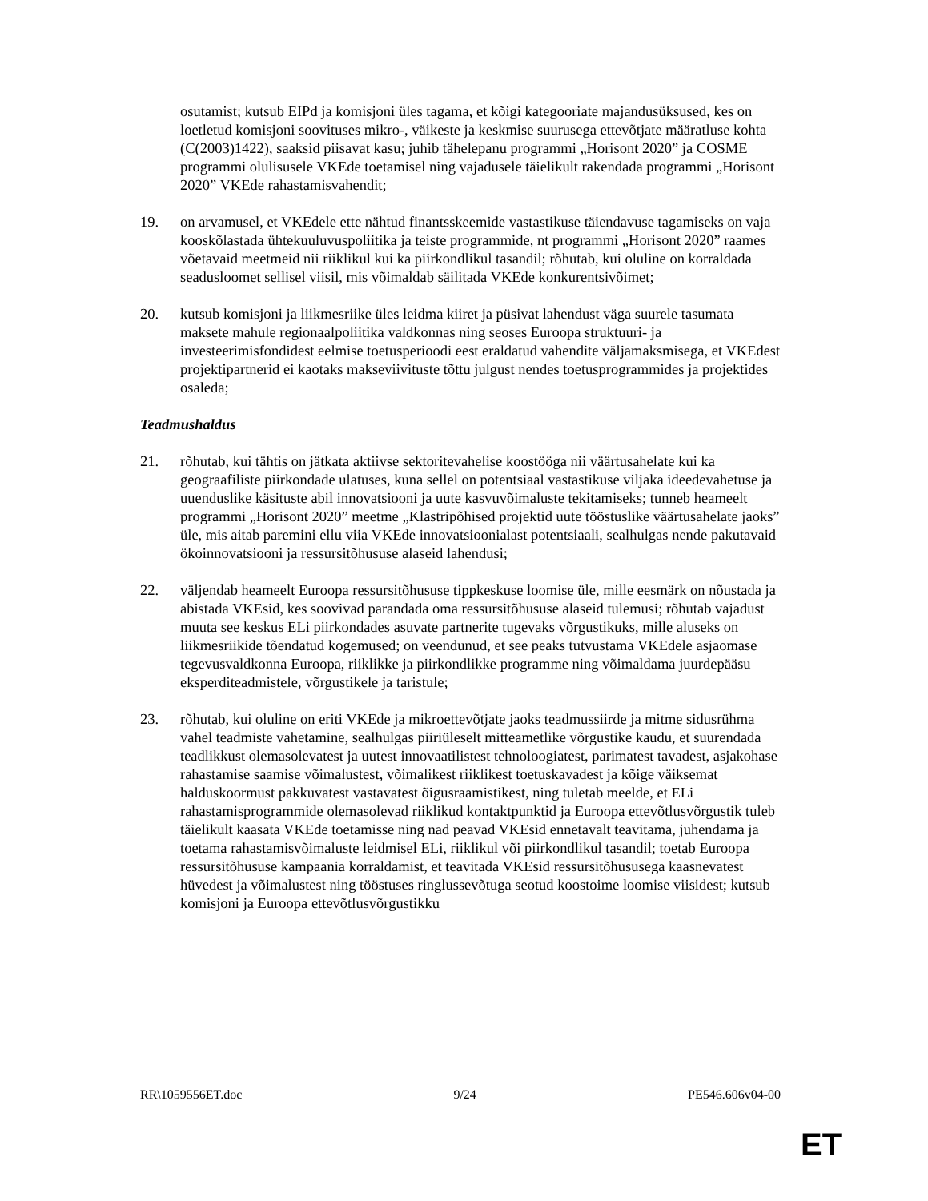osutamist; kutsub EIPd ja komisjoni üles tagama, et kõigi kategooriate majandusüksused, kes on loetletud komisjoni soovituses mikro-, väikeste ja keskmise suurusega ettevõtjate määratluse kohta (C(2003)1422), saaksid piisavat kasu; juhib tähelepanu programmi „Horisont 2020” ja COSME programmi olulisusele VKEde toetamisel ning vajadusele täielikult rakendada programmi „Horisont 2020” VKEde rahastamisvahendit;
19. on arvamusel, et VKEdele ette nähtud finantsskeemide vastastikuse täiendavuse tagamiseks on vaja kooskõlastada ühtekuuluvuspoliitika ja teiste programmide, nt programmi „Horisont 2020” raames võetavaid meetmeid nii riiklikul kui ka piirkondlikul tasandil; rõhutab, kui oluline on korraldada seadusloomet sellisel viisil, mis võimaldab säilitada VKEde konkurentsivõimet;
20. kutsub komisjoni ja liikmesriike üles leidma kiiret ja püsivat lahendust väga suurele tasumata maksete mahule regionaalpoliitika valdkonnas ning seoses Euroopa struktuuri- ja investeerimisfondidest eelmise toetusperioodi eest eraldatud vahendite väljamaksmisega, et VKEdest projektipartnerid ei kaotaks makseviivituste tõttu julgust nendes toetusprogrammides ja projektides osaleda;
Teadmushaldus
21. rõhutab, kui tähtis on jätkata aktiivse sektoritevahelise koostööga nii väärtusahelate kui ka geograafiliste piirkondade ulatuses, kuna sellel on potentsiaal vastastikuse viljaka ideedevahetuse ja uuenduslike käsituste abil innovatsiooni ja uute kasvuvõimaluste tekitamiseks; tunneb heameelt programmi „Horisont 2020” meetme „Klastripõhised projektid uute tööstuslike väärtusahelate jaoks” üle, mis aitab paremini ellu viia VKEde innovatsioonialast potentsiaali, sealhulgas nende pakutavaid ökoinnovatsiooni ja ressursitõhususe alaseid lahendusi;
22. väljendab heameelt Euroopa ressursitõhususe tippkeskuse loomise üle, mille eesmärk on nõustada ja abistada VKEsid, kes soovivad parandada oma ressursitõhususe alaseid tulemusi; rõhutab vajadust muuta see keskus ELi piirkondades asuvate partnerite tugevaks võrgustikuks, mille aluseks on liikmesriikide tõendatud kogemused; on veendunud, et see peaks tutvustama VKEdele asjaomase tegevusvaldkonna Euroopa, riiklikke ja piirkondlikke programme ning võimaldama juurdepääsu eksperditeadmistele, võrgustikele ja taristule;
23. rõhutab, kui oluline on eriti VKEde ja mikroettevõtjate jaoks teadmussiirde ja mitme sidusrühma vahel teadmiste vahetamine, sealhulgas piiriüleselt mitteametlike võrgustike kaudu, et suurendada teadlikkust olemasolevatest ja uutest innovaatilistest tehnoloogiatest, parimatest tavadest, asjakohase rahastamise saamise võimalustest, võimalikest riiklikest toetuskavadest ja kõige väiksemat halduskoormust pakkuvatest vastavatest õigusraamistikest, ning tuletab meelde, et ELi rahastamisprogrammide olemasolevad riiklikud kontaktpunktid ja Euroopa ettevõtlusvõrgustik tuleb täielikult kaasata VKEde toetamisse ning nad peavad VKEsid ennetavalt teavitama, juhendama ja toetama rahastamisvõimaluste leidmisel ELi, riiklikul või piirkondlikul tasandil; toetab Euroopa ressursitõhususe kampaania korraldamist, et teavitada VKEsid ressursitõhususega kaasnevatest hüvedest ja võimalustest ning tööstuses ringlussevõtuga seotud koostoime loomise viisidest; kutsub komisjoni ja Euroopa ettevõtlusvõrgustikku
RR\1059556ET.doc 9/24 PE546.606v04-00
ET